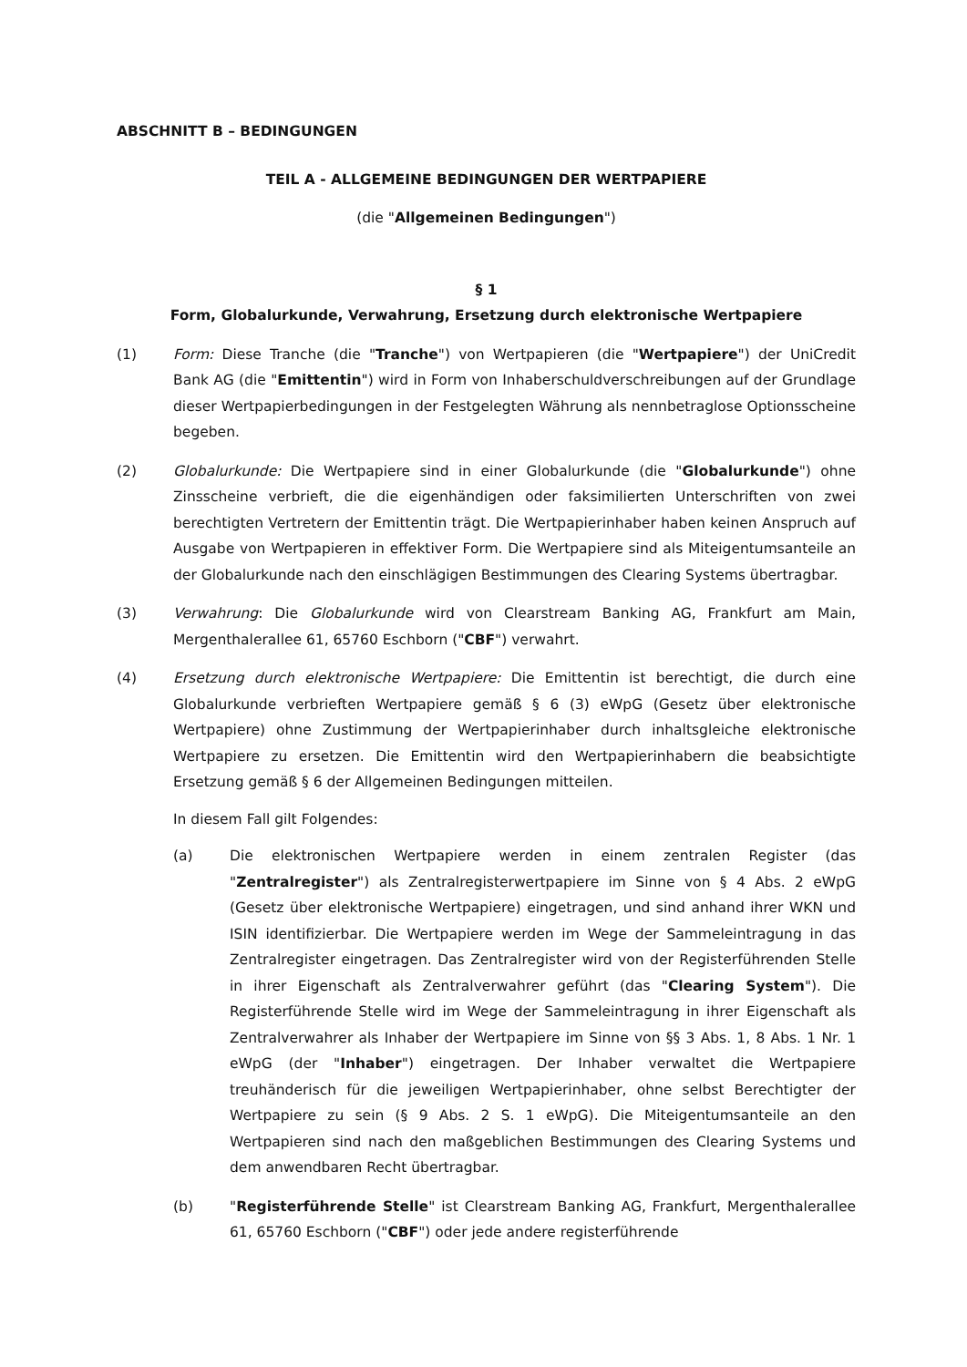ABSCHNITT B – BEDINGUNGEN
TEIL A - ALLGEMEINE BEDINGUNGEN DER WERTPAPIERE
(die "Allgemeinen Bedingungen")
§ 1
Form, Globalurkunde, Verwahrung, Ersetzung durch elektronische Wertpapiere
(1) Form: Diese Tranche (die "Tranche") von Wertpapieren (die "Wertpapiere") der UniCredit Bank AG (die "Emittentin") wird in Form von Inhaberschuldverschreibungen auf der Grundlage dieser Wertpapierbedingungen in der Festgelegten Währung als nennbetraglose Optionsscheine begeben.
(2) Globalurkunde: Die Wertpapiere sind in einer Globalurkunde (die "Globalurkunde") ohne Zinsscheine verbrieft, die die eigenhändigen oder faksimilierten Unterschriften von zwei berechtigten Vertretern der Emittentin trägt. Die Wertpapierinhaber haben keinen Anspruch auf Ausgabe von Wertpapieren in effektiver Form. Die Wertpapiere sind als Miteigentumsanteile an der Globalurkunde nach den einschlägigen Bestimmungen des Clearing Systems übertragbar.
(3) Verwahrung: Die Globalurkunde wird von Clearstream Banking AG, Frankfurt am Main, Mergenthalerallee 61, 65760 Eschborn ("CBF") verwahrt.
(4) Ersetzung durch elektronische Wertpapiere: Die Emittentin ist berechtigt, die durch eine Globalurkunde verbrieften Wertpapiere gemäß § 6 (3) eWpG (Gesetz über elektronische Wertpapiere) ohne Zustimmung der Wertpapierinhaber durch inhaltsgleiche elektronische Wertpapiere zu ersetzen. Die Emittentin wird den Wertpapierinhabern die beabsichtigte Ersetzung gemäß § 6 der Allgemeinen Bedingungen mitteilen.
In diesem Fall gilt Folgendes:
(a) Die elektronischen Wertpapiere werden in einem zentralen Register (das "Zentralregister") als Zentralregisterwertpapiere im Sinne von § 4 Abs. 2 eWpG (Gesetz über elektronische Wertpapiere) eingetragen, und sind anhand ihrer WKN und ISIN identifizierbar. Die Wertpapiere werden im Wege der Sammeleintragung in das Zentralregister eingetragen. Das Zentralregister wird von der Registerführenden Stelle in ihrer Eigenschaft als Zentralverwahrer geführt (das "Clearing System"). Die Registerführende Stelle wird im Wege der Sammeleintragung in ihrer Eigenschaft als Zentralverwahrer als Inhaber der Wertpapiere im Sinne von §§ 3 Abs. 1, 8 Abs. 1 Nr. 1 eWpG (der "Inhaber") eingetragen. Der Inhaber verwaltet die Wertpapiere treuhänderisch für die jeweiligen Wertpapierinhaber, ohne selbst Berechtigter der Wertpapiere zu sein (§ 9 Abs. 2 S. 1 eWpG). Die Miteigentumsanteile an den Wertpapieren sind nach den maßgeblichen Bestimmungen des Clearing Systems und dem anwendbaren Recht übertragbar.
(b) "Registerführende Stelle" ist Clearstream Banking AG, Frankfurt, Mergenthalerallee 61, 65760 Eschborn ("CBF") oder jede andere registerführende